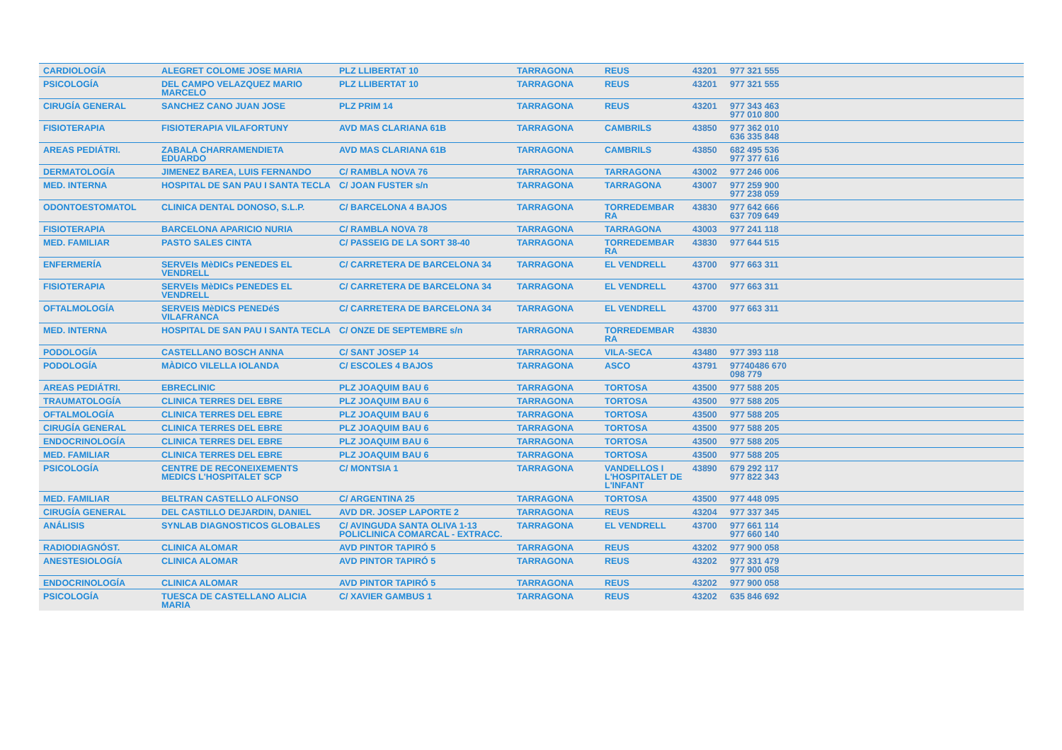| CARDIOLOGÍA | ALEGRET COLOME JOSE MARIA | PLZ LLIBERTAT 10 | TARRAGONA | REUS | 43201 | 977 321 555 |
| PSICOLOGÍA | DEL CAMPO VELAZQUEZ MARIO MARCELO | PLZ LLIBERTAT 10 | TARRAGONA | REUS | 43201 | 977 321 555 |
| CIRUGÍA GENERAL | SANCHEZ CANO JUAN JOSE | PLZ PRIM 14 | TARRAGONA | REUS | 43201 | 977 343 463 977 010 800 |
| FISIOTERAPIA | FISIOTERAPIA VILAFORTUNY | AVD MAS CLARIANA 61B | TARRAGONA | CAMBRILS | 43850 | 977 362 010 636 335 848 |
| AREAS PEDIÁTRI. | ZABALA CHARRAMENDIETA EDUARDO | AVD MAS CLARIANA 61B | TARRAGONA | CAMBRILS | 43850 | 682 495 536 977 377 616 |
| DERMATOLOGÍA | JIMENEZ BAREA, LUIS FERNANDO | C/ RAMBLA NOVA 76 | TARRAGONA | TARRAGONA | 43002 | 977 246 006 |
| MED. INTERNA | HOSPITAL DE SAN PAU I SANTA TECLA | C/ JOAN FUSTER s/n | TARRAGONA | TARRAGONA | 43007 | 977 259 900 977 238 059 |
| ODONTOESTOMATOL | CLINICA DENTAL DONOSO, S.L.P. | C/ BARCELONA 4 BAJOS | TARRAGONA | TORREDEMBAR RA | 43830 | 977 642 666 637 709 649 |
| FISIOTERAPIA | BARCELONA APARICIO NURIA | C/ RAMBLA NOVA 78 | TARRAGONA | TARRAGONA | 43003 | 977 241 118 |
| MED. FAMILIAR | PASTO SALES CINTA | C/ PASSEIG DE LA SORT 38-40 | TARRAGONA | TORREDEMBAR RA | 43830 | 977 644 515 |
| ENFERMERÍA | SERVEIs MèDICs PENEDES EL VENDRELL | C/ CARRETERA DE BARCELONA 34 | TARRAGONA | EL VENDRELL | 43700 | 977 663 311 |
| FISIOTERAPIA | SERVEIs MèDICs PENEDES EL VENDRELL | C/ CARRETERA DE BARCELONA 34 | TARRAGONA | EL VENDRELL | 43700 | 977 663 311 |
| OFTALMOLOGÍA | SERVEIS MèDICS PENEDéS VILAFRANCA | C/ CARRETERA DE BARCELONA 34 | TARRAGONA | EL VENDRELL | 43700 | 977 663 311 |
| MED. INTERNA | HOSPITAL DE SAN PAU I SANTA TECLA | C/ ONZE DE SEPTEMBRE s/n | TARRAGONA | TORREDEMBAR RA | 43830 | |
| PODOLOGÍA | CASTELLANO BOSCH ANNA | C/ SANT JOSEP 14 | TARRAGONA | VILA-SECA | 43480 | 977 393 118 |
| PODOLOGÍA | MÀDICO VILELLA IOLANDA | C/ ESCOLES 4 BAJOS | TARRAGONA | ASCO | 43791 | 97740486 670 098 779 |
| AREAS PEDIÁTRI. | EBRECLINIC | PLZ JOAQUIM BAU 6 | TARRAGONA | TORTOSA | 43500 | 977 588 205 |
| TRAUMATOLOGÍA | CLINICA TERRES DEL EBRE | PLZ JOAQUIM BAU 6 | TARRAGONA | TORTOSA | 43500 | 977 588 205 |
| OFTALMOLOGÍA | CLINICA TERRES DEL EBRE | PLZ JOAQUIM BAU 6 | TARRAGONA | TORTOSA | 43500 | 977 588 205 |
| CIRUGÍA GENERAL | CLINICA TERRES DEL EBRE | PLZ JOAQUIM BAU 6 | TARRAGONA | TORTOSA | 43500 | 977 588 205 |
| ENDOCRINOLOGÍA | CLINICA TERRES DEL EBRE | PLZ JOAQUIM BAU 6 | TARRAGONA | TORTOSA | 43500 | 977 588 205 |
| MED. FAMILIAR | CLINICA TERRES DEL EBRE | PLZ JOAQUIM BAU 6 | TARRAGONA | TORTOSA | 43500 | 977 588 205 |
| PSICOLOGÍA | CENTRE DE RECONEIXEMENTS MEDICS L'HOSPITALET SCP | C/ MONTSIA 1 | TARRAGONA | VANDELLOS I L'HOSPITALET DE L'INFANT | 43890 | 679 292 117 977 822 343 |
| MED. FAMILIAR | BELTRAN CASTELLO ALFONSO | C/ ARGENTINA 25 | TARRAGONA | TORTOSA | 43500 | 977 448 095 |
| CIRUGÍA GENERAL | DEL CASTILLO DEJARDIN, DANIEL | AVD DR. JOSEP LAPORTE 2 | TARRAGONA | REUS | 43204 | 977 337 345 |
| ANÁLISIS | SYNLAB DIAGNOSTICOS GLOBALES | C/ AVINGUDA SANTA OLIVA 1-13 POLICLINICA COMARCAL - EXTRACC. | TARRAGONA | EL VENDRELL | 43700 | 977 661 114 977 660 140 |
| RADIODIAGNÓST. | CLINICA ALOMAR | AVD PINTOR TAPIRÓ 5 | TARRAGONA | REUS | 43202 | 977 900 058 |
| ANESTESIOLOGÍA | CLINICA ALOMAR | AVD PINTOR TAPIRÓ 5 | TARRAGONA | REUS | 43202 | 977 331 479 977 900 058 |
| ENDOCRINOLOGÍA | CLINICA ALOMAR | AVD PINTOR TAPIRÓ 5 | TARRAGONA | REUS | 43202 | 977 900 058 |
| PSICOLOGÍA | TUESCA DE CASTELLANO ALICIA MARIA | C/ XAVIER GAMBUS 1 | TARRAGONA | REUS | 43202 | 635 846 692 |